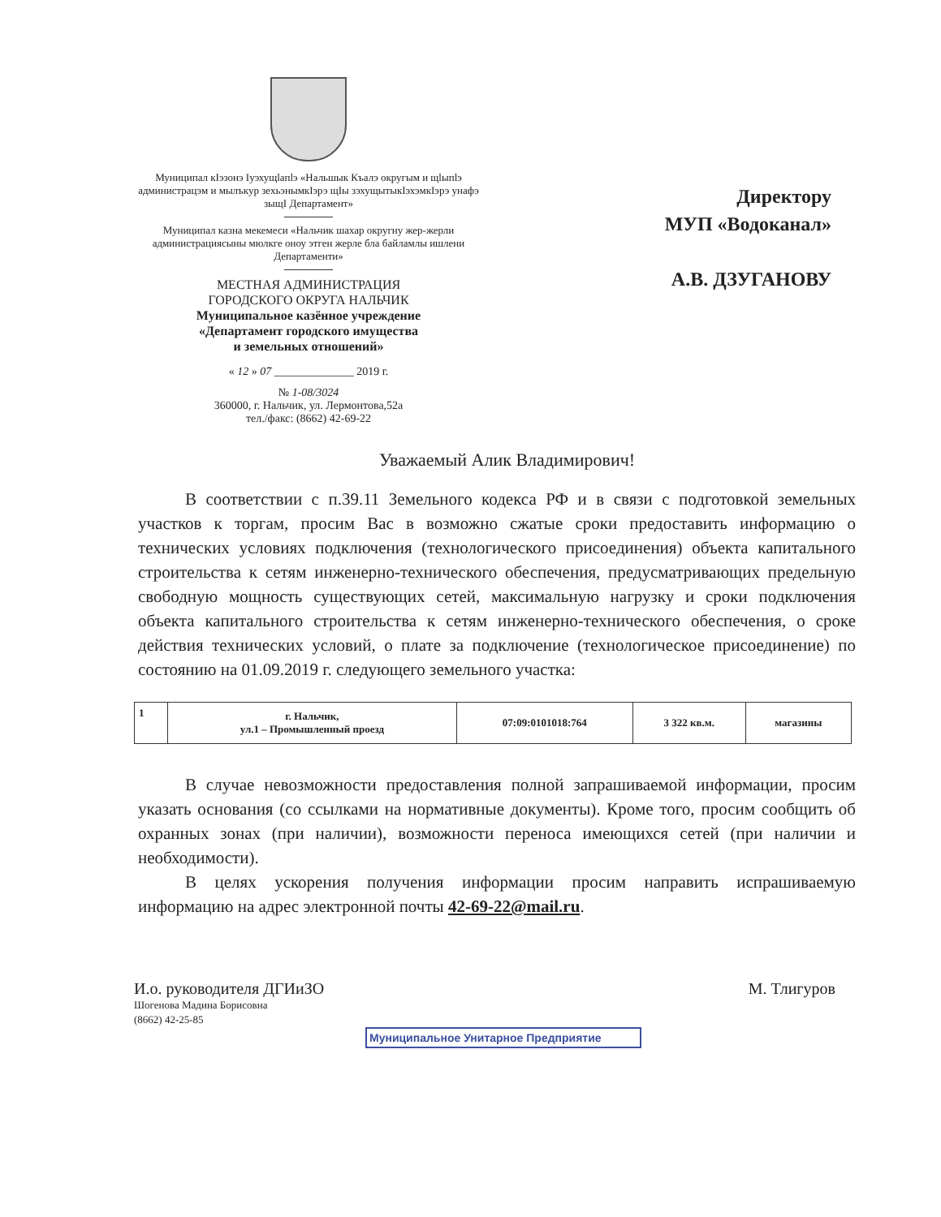Муниципал кӀэзонэ Ӏуэхущӏапӏэ «Нальшык Къалэ округым и щӏыпӏэ администрацэм и мылъкур зехьэнымкӀэрэ щӀы зэхущытыкӀэхэмкӀэрэ унафэ зыщӀ Департамент»
Муниципал казна мекемеси «Нальчик шахар округну жер-жерли администрациясыны мюлкге оноу этген жерле бла байламлы ишлени Департаменти»
МЕСТНАЯ АДМИНИСТРАЦИЯ
ГОРОДСКОГО ОКРУГА НАЛЬЧИК
Муниципальное казённое учреждение
«Департамент городского имущества
и земельных отношений»
« 12 » 07 ______________ 2019 г.
№ 1-08/3024
360000, г. Нальчик, ул. Лермонтова,52а
тел./факс: (8662) 42-69-22
Директору
МУП «Водоканал»
А.В. ДЗУГАНОВУ
Уважаемый Алик Владимирович!
В соответствии с п.39.11 Земельного кодекса РФ и в связи с подготовкой земельных участков к торгам, просим Вас в возможно сжатые сроки предоставить информацию о технических условиях подключения (технологического присоединения) объекта капитального строительства к сетям инженерно-технического обеспечения, предусматривающих предельную свободную мощность существующих сетей, максимальную нагрузку и сроки подключения объекта капитального строительства к сетям инженерно-технического обеспечения, о сроке действия технических условий, о плате за подключение (технологическое присоединение) по состоянию на 01.09.2019 г. следующего земельного участка:
| 1 | г. Нальчик, ул.1 – Промышленный проезд | 07:09:0101018:764 | 3 322 кв.м. | магазины |
В случае невозможности предоставления полной запрашиваемой информации, просим указать основания (со ссылками на нормативные документы). Кроме того, просим сообщить об охранных зонах (при наличии), возможности переноса имеющихся сетей (при наличии и необходимости).
В целях ускорения получения информации просим направить испрашиваемую информацию на адрес электронной почты 42-69-22@mail.ru.
И.о. руководителя ДГИиЗО
Шогенова Мадина Борисовна
(8662) 42-25-85
М. Тлигуров
Муниципальное Унитарное Предприятие